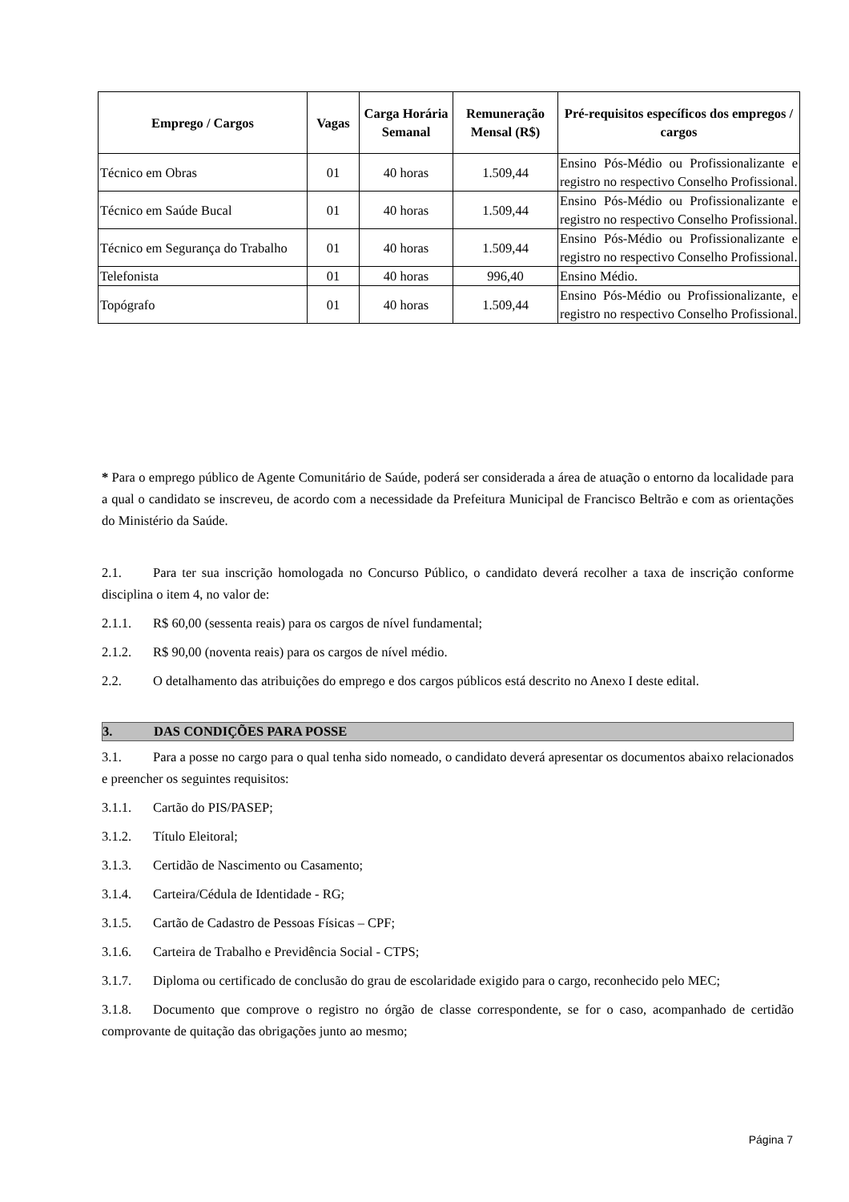| Emprego / Cargos | Vagas | Carga Horária Semanal | Remuneração Mensal (R$) | Pré-requisitos específicos dos empregos / cargos |
| --- | --- | --- | --- | --- |
| Técnico em Obras | 01 | 40 horas | 1.509,44 | Ensino Pós-Médio ou Profissionalizante e registro no respectivo Conselho Profissional. |
| Técnico em Saúde Bucal | 01 | 40 horas | 1.509,44 | Ensino Pós-Médio ou Profissionalizante e registro no respectivo Conselho Profissional. |
| Técnico em Segurança do Trabalho | 01 | 40 horas | 1.509,44 | Ensino Pós-Médio ou Profissionalizante e registro no respectivo Conselho Profissional. |
| Telefonista | 01 | 40 horas | 996,40 | Ensino Médio. |
| Topógrafo | 01 | 40 horas | 1.509,44 | Ensino Pós-Médio ou Profissionalizante, e registro no respectivo Conselho Profissional. |
* Para o emprego público de Agente Comunitário de Saúde, poderá ser considerada a área de atuação o entorno da localidade para a qual o candidato se inscreveu, de acordo com a necessidade da Prefeitura Municipal de Francisco Beltrão e com as orientações do Ministério da Saúde.
2.1. Para ter sua inscrição homologada no Concurso Público, o candidato deverá recolher a taxa de inscrição conforme disciplina o item 4, no valor de:
2.1.1. R$ 60,00 (sessenta reais) para os cargos de nível fundamental;
2.1.2. R$ 90,00 (noventa reais) para os cargos de nível médio.
2.2. O detalhamento das atribuições do emprego e dos cargos públicos está descrito no Anexo I deste edital.
3. DAS CONDIÇÕES PARA POSSE
3.1. Para a posse no cargo para o qual tenha sido nomeado, o candidato deverá apresentar os documentos abaixo relacionados e preencher os seguintes requisitos:
3.1.1. Cartão do PIS/PASEP;
3.1.2. Título Eleitoral;
3.1.3. Certidão de Nascimento ou Casamento;
3.1.4. Carteira/Cédula de Identidade - RG;
3.1.5. Cartão de Cadastro de Pessoas Físicas – CPF;
3.1.6. Carteira de Trabalho e Previdência Social - CTPS;
3.1.7. Diploma ou certificado de conclusão do grau de escolaridade exigido para o cargo, reconhecido pelo MEC;
3.1.8. Documento que comprove o registro no órgão de classe correspondente, se for o caso, acompanhado de certidão comprovante de quitação das obrigações junto ao mesmo;
Página 7